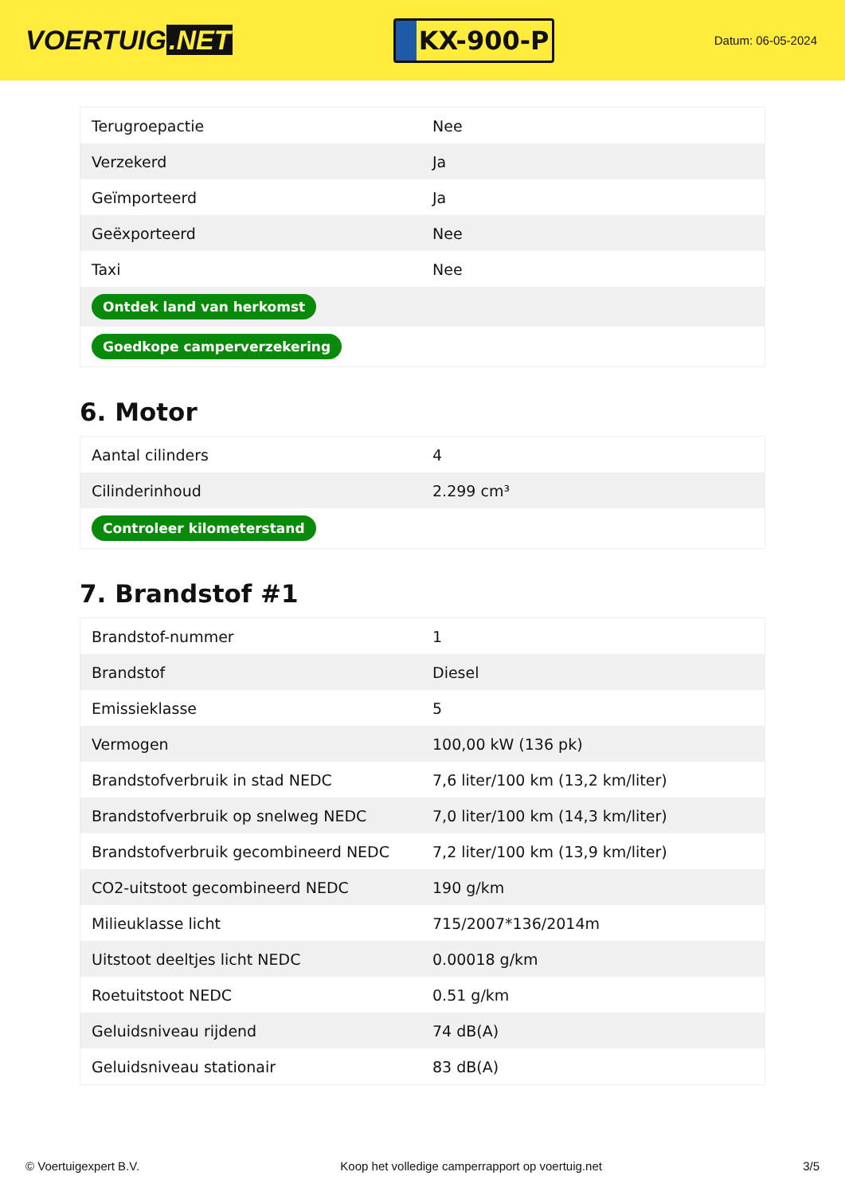VOERTUIG.NET
KX-900-P
Datum: 06-05-2024
| Terugroepactie | Nee |
| Verzekerd | Ja |
| Geïmporteerd | Ja |
| Geëxporteerd | Nee |
| Taxi | Nee |
| Ontdek land van herkomst | |
| Goedkope camperverzekering | |
6. Motor
| Aantal cilinders | 4 |
| Cilinderinhoud | 2.299 cm³ |
| Controleer kilometerstand | |
7. Brandstof #1
| Brandstof-nummer | 1 |
| Brandstof | Diesel |
| Emissieklasse | 5 |
| Vermogen | 100,00 kW (136 pk) |
| Brandstofverbruik in stad NEDC | 7,6 liter/100 km (13,2 km/liter) |
| Brandstofverbruik op snelweg NEDC | 7,0 liter/100 km (14,3 km/liter) |
| Brandstofverbruik gecombineerd NEDC | 7,2 liter/100 km (13,9 km/liter) |
| CO2-uitstoot gecombineerd NEDC | 190 g/km |
| Milieuklasse licht | 715/2007*136/2014m |
| Uitstoot deeltjes licht NEDC | 0.00018 g/km |
| Roetuitstoot NEDC | 0.51 g/km |
| Geluidsniveau rijdend | 74 dB(A) |
| Geluidsniveau stationair | 83 dB(A) |
© Voertuigexpert B.V. Koop het volledige camperrapport op voertuig.net 3/5